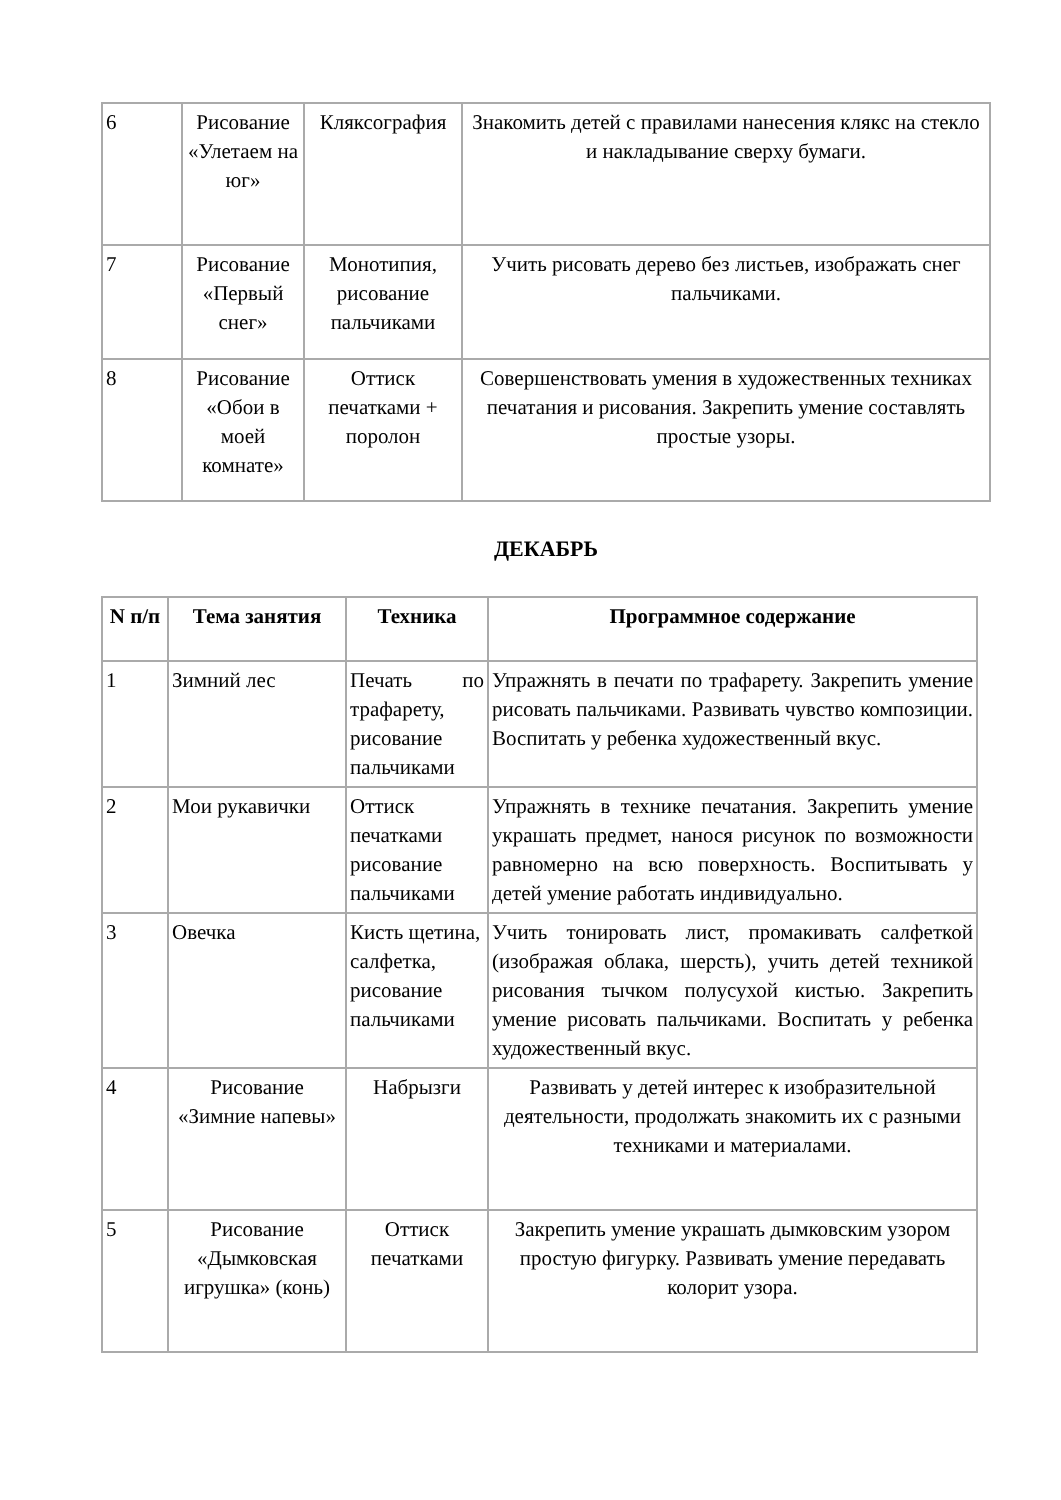| 6 | Рисование «Улетаем на юг» | Кляксография | Знакомить детей с правилами нанесения клякс на стекло и накладывание сверху бумаги. |
| 7 | Рисование «Первый снег» | Монотипия, рисование пальчиками | Учить рисовать дерево без листьев, изображать снег пальчиками. |
| 8 | Рисование «Обои в моей комнате» | Оттиск печатками + поролон | Совершенствовать умения в художественных техниках печатания и рисования. Закрепить умение составлять простые узоры. |
ДЕКАБРЬ
| N п/п | Тема занятия | Техника | Программное содержание |
| --- | --- | --- | --- |
| 1 | Зимний лес | Печать по трафарету, рисование пальчиками | Упражнять в печати по трафарету. Закрепить умение рисовать пальчиками. Развивать чувство композиции. Воспитать у ребенка художественный вкус. |
| 2 | Мои рукавички | Оттиск печатками рисование пальчиками | Упражнять в технике печатания. Закрепить умение украшать предмет, нанося рисунок по возможности равномерно на всю поверхность. Воспитывать у детей умение работать индивидуально. |
| 3 | Овечка | Кисть щетина, салфетка, рисование пальчиками | Учить тонировать лист, промакивать салфеткой (изображая облака, шерсть), учить детей техникой рисования тычком полусухой кистью. Закрепить умение рисовать пальчиками. Воспитать у ребенка художественный вкус. |
| 4 | Рисование «Зимние напевы» | Набрызги | Развивать у детей интерес к изобразительной деятельности, продолжать знакомить их с разными техниками и материалами. |
| 5 | Рисование «Дымковская игрушка» (конь) | Оттиск печатками | Закрепить умение украшать дымковским узором простую фигурку. Развивать умение передавать колорит узора. |